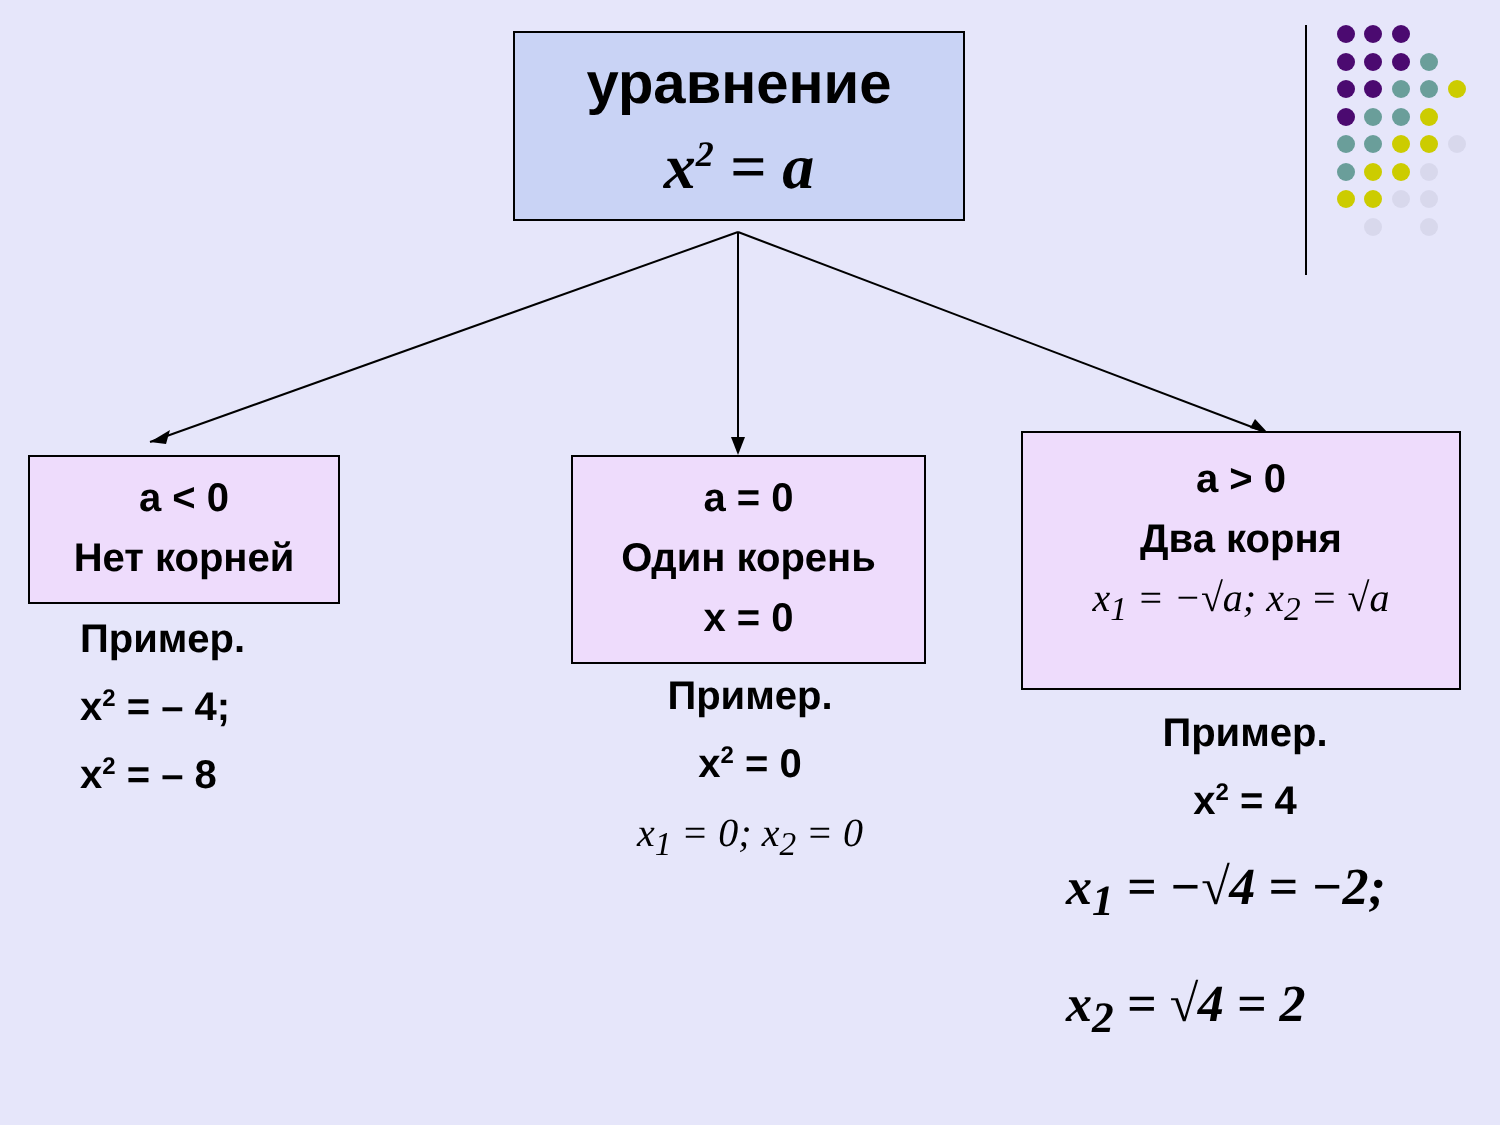уравнение
x<sup>2</sup> = a
a < 0
Нет корней
a = 0
Один корень
x = 0
a > 0
Два корня
x<sub>1</sub> = −√a; x<sub>2</sub> = √a
Пример.
x<sup>2</sup> = – 4;
x<sup>2</sup> = – 8
Пример.
x<sup>2</sup> = 0
x<sub>1</sub> = 0; x<sub>2</sub> = 0
Пример.
x<sup>2</sup> = 4
x<sub>1</sub> = −√4 = −2;
x<sub>2</sub> = √4 = 2